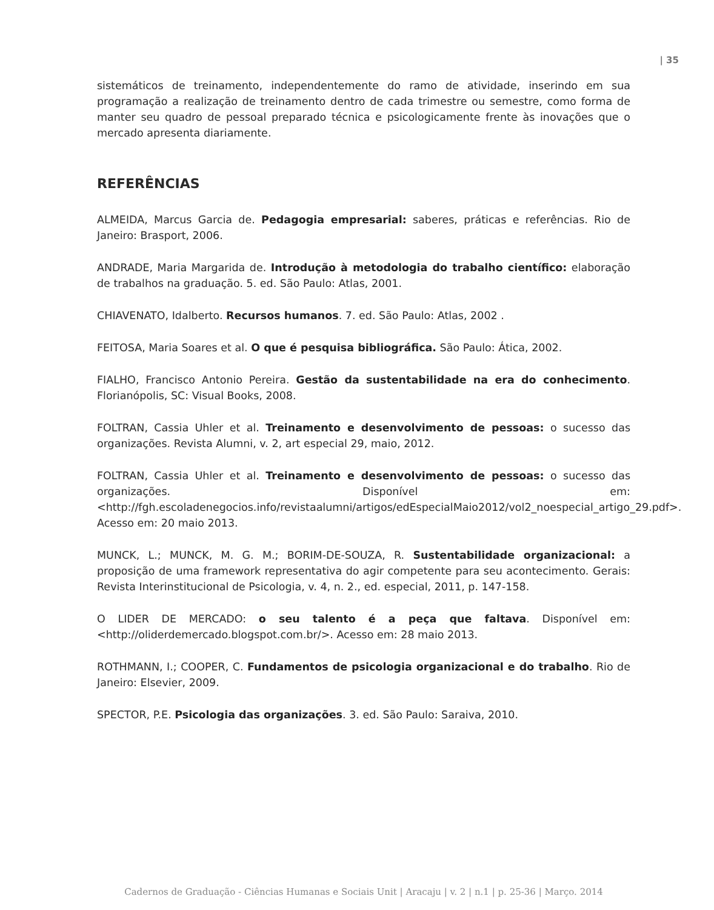| 35
sistemáticos de treinamento, independentemente do ramo de atividade, inserindo em sua programação a realização de treinamento dentro de cada trimestre ou semestre, como forma de manter seu quadro de pessoal preparado técnica e psicologicamente frente às inovações que o mercado apresenta diariamente.
REFERÊNCIAS
ALMEIDA, Marcus Garcia de. Pedagogia empresarial: saberes, práticas e referências. Rio de Janeiro: Brasport, 2006.
ANDRADE, Maria Margarida de. Introdução à metodologia do trabalho científico: elaboração de trabalhos na graduação. 5. ed. São Paulo: Atlas, 2001.
CHIAVENATO, Idalberto. Recursos humanos. 7. ed. São Paulo: Atlas, 2002 .
FEITOSA, Maria Soares et al. O que é pesquisa bibliográfica. São Paulo: Ática, 2002.
FIALHO, Francisco Antonio Pereira. Gestão da sustentabilidade na era do conhecimento. Florianópolis, SC: Visual Books, 2008.
FOLTRAN, Cassia Uhler et al. Treinamento e desenvolvimento de pessoas: o sucesso das organizações. Revista Alumni, v. 2, art especial 29, maio, 2012.
FOLTRAN, Cassia Uhler et al. Treinamento e desenvolvimento de pessoas: o sucesso das organizações. Disponível em: <http://fgh.escoladenegocios.info/revistaalumni/artigos/edEspecialMaio2012/vol2_noespecial_artigo_29.pdf>. Acesso em: 20 maio 2013.
MUNCK, L.; MUNCK, M. G. M.; BORIM-DE-SOUZA, R. Sustentabilidade organizacional: a proposição de uma framework representativa do agir competente para seu acontecimento. Gerais: Revista Interinstitucional de Psicologia, v. 4, n. 2., ed. especial, 2011, p. 147-158.
O LIDER DE MERCADO: o seu talento é a peça que faltava. Disponível em: <http://oliderdemercado.blogspot.com.br/>. Acesso em: 28 maio 2013.
ROTHMANN, I.; COOPER, C. Fundamentos de psicologia organizacional e do trabalho. Rio de Janeiro: Elsevier, 2009.
SPECTOR, P.E. Psicologia das organizações. 3. ed. São Paulo: Saraiva, 2010.
Cadernos de Graduação - Ciências Humanas e Sociais Unit | Aracaju | v. 2 | n.1 | p. 25-36 | Março. 2014